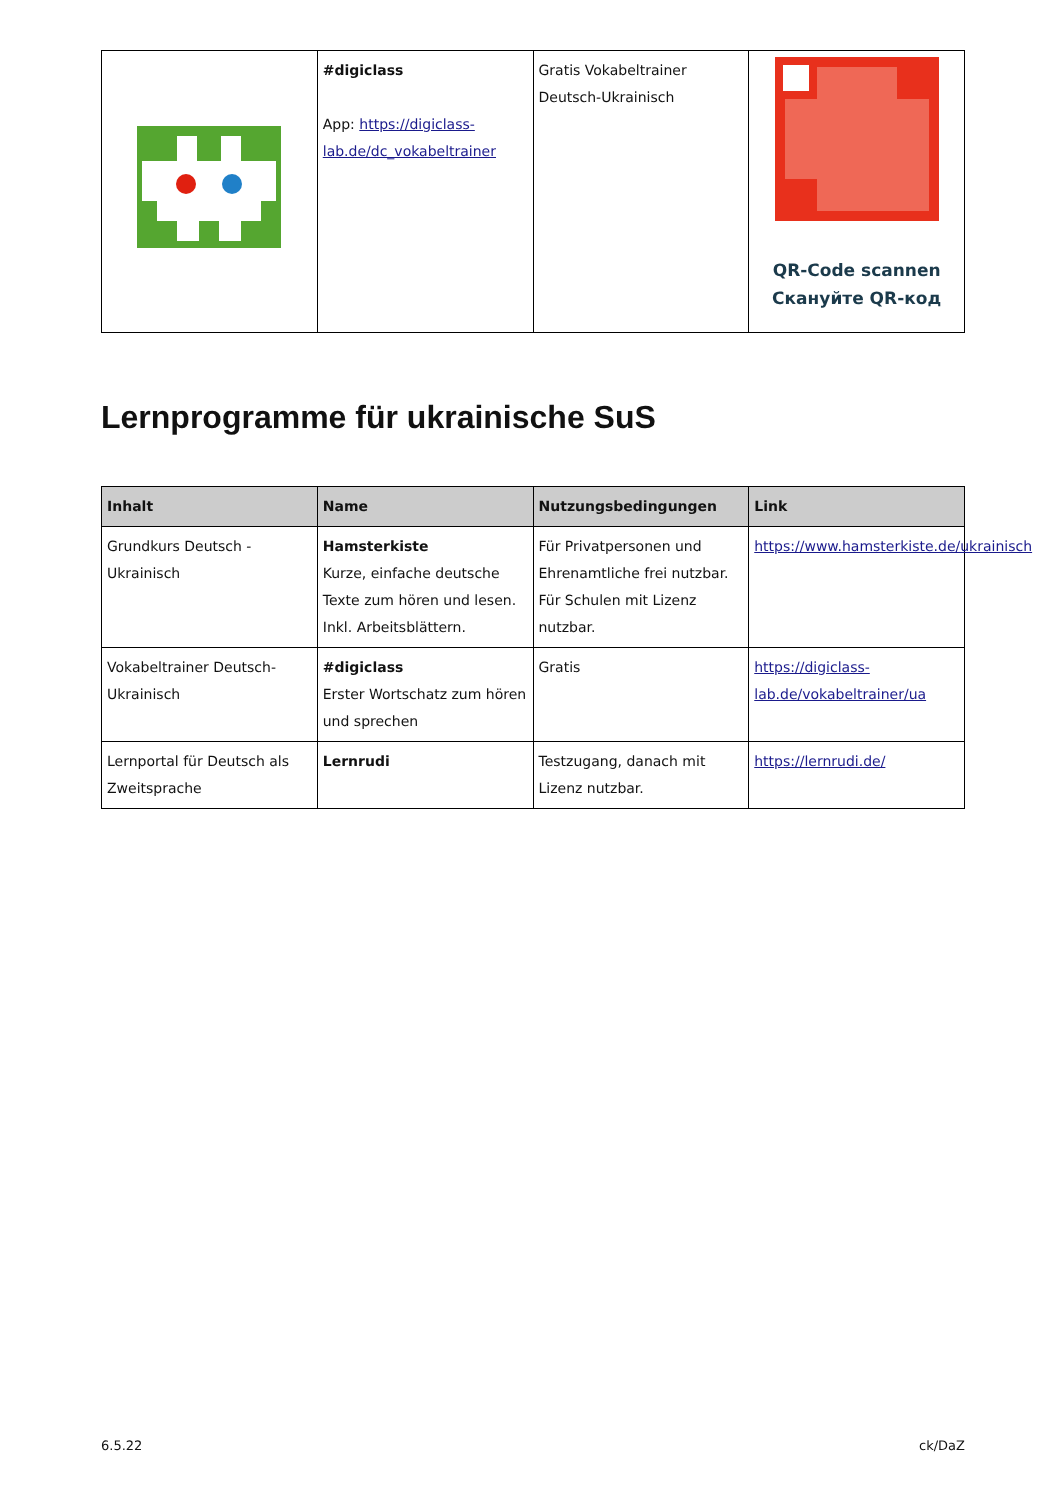| | #digiclass App: https://digiclass-lab.de/dc_vokabeltrainer | Gratis Vokabeltrainer Deutsch-Ukrainisch | QR-Code scannen Скануйте QR-код |
Lernprogramme für ukrainische SuS
| Inhalt | Name | Nutzungsbedingungen | Link |
| --- | --- | --- | --- |
| Grundkurs Deutsch - Ukrainisch | Hamsterkiste Kurze, einfache deutsche Texte zum hören und lesen. Inkl. Arbeitsblättern. | Für Privatpersonen und Ehrenamtliche frei nutzbar. Für Schulen mit Lizenz nutzbar. | https://www.hamsterkiste.de/ukrainisch |
| Vokabeltrainer Deutsch-Ukrainisch | #digiclass Erster Wortschatz zum hören und sprechen | Gratis | https://digiclass-lab.de/vokabeltrainer/ua |
| Lernportal für Deutsch als Zweitsprache | Lernrudi | Testzugang, danach mit Lizenz nutzbar. | https://lernrudi.de/ |
6.5.22 ck/DaZ